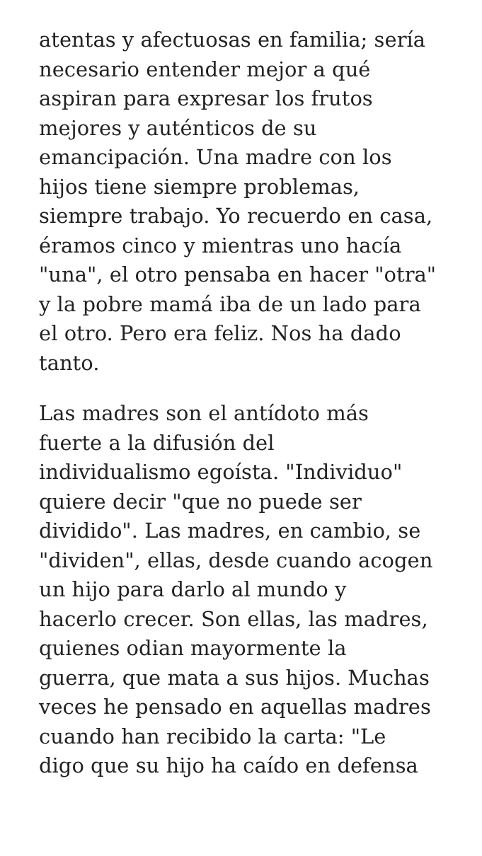atentas y afectuosas en familia; sería
necesario entender mejor a qué
aspiran para expresar los frutos
mejores y auténticos de su
emancipación. Una madre con los
hijos tiene siempre problemas,
siempre trabajo. Yo recuerdo en casa,
éramos cinco y mientras uno hacía
"una", el otro pensaba en hacer "otra"
y la pobre mamá iba de un lado para
el otro. Pero era feliz. Nos ha dado
tanto.
Las madres son el antídoto más
fuerte a la difusión del
individualismo egoísta. "Individuo"
quiere decir "que no puede ser
dividido". Las madres, en cambio, se
"dividen", ellas, desde cuando acogen
un hijo para darlo al mundo y
hacerlo crecer. Son ellas, las madres,
quienes odian mayormente la
guerra, que mata a sus hijos. Muchas
veces he pensado en aquellas madres
cuando han recibido la carta: "Le
digo que su hijo ha caído en defensa